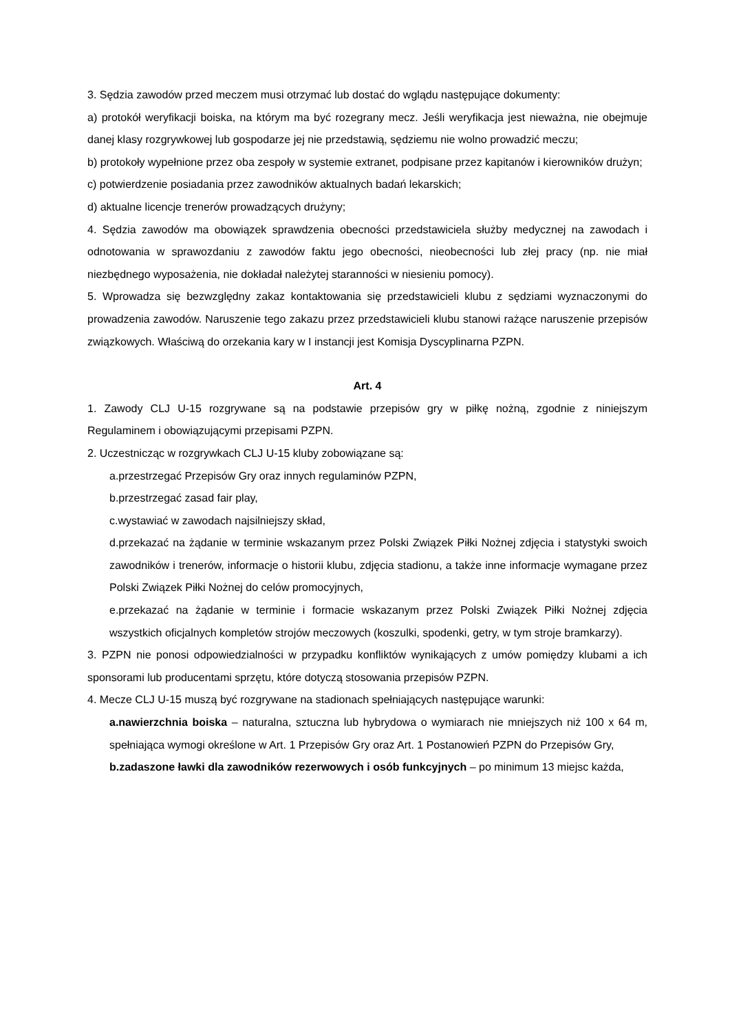3. Sędzia zawodów przed meczem musi otrzymać lub dostać do wglądu następujące dokumenty:
a) protokół weryfikacji boiska, na którym ma być rozegrany mecz. Jeśli weryfikacja jest nieważna, nie obejmuje danej klasy rozgrywkowej lub gospodarze jej nie przedstawią, sędziemu nie wolno prowadzić meczu;
b) protokoły wypełnione przez oba zespoły w systemie extranet, podpisane przez kapitanów i kierowników drużyn;
c) potwierdzenie posiadania przez zawodników aktualnych badań lekarskich;
d) aktualne licencje trenerów prowadzących drużyny;
4. Sędzia zawodów ma obowiązek sprawdzenia obecności przedstawiciela służby medycznej na zawodach i odnotowania w sprawozdaniu z zawodów faktu jego obecności, nieobecności lub złej pracy (np. nie miał niezbędnego wyposażenia, nie dokładał należytej staranności w niesieniu pomocy).
5. Wprowadza się bezwzględny zakaz kontaktowania się przedstawicieli klubu z sędziami wyznaczonymi do prowadzenia zawodów. Naruszenie tego zakazu przez przedstawicieli klubu stanowi rażące naruszenie przepisów związkowych. Właściwą do orzekania kary w I instancji jest Komisja Dyscyplinarna PZPN.
Art. 4
1. Zawody CLJ U-15 rozgrywane są na podstawie przepisów gry w piłkę nożną, zgodnie z niniejszym Regulaminem i obowiązującymi przepisami PZPN.
2. Uczestnicząc w rozgrywkach CLJ U-15 kluby zobowiązane są:
a.przestrzegać Przepisów Gry oraz innych regulaminów PZPN,
b.przestrzegać zasad fair play,
c.wystawiać w zawodach najsilniejszy skład,
d.przekazać na żądanie w terminie wskazanym przez Polski Związek Piłki Nożnej zdjęcia i statystyki swoich zawodników i trenerów, informacje o historii klubu, zdjęcia stadionu, a także inne informacje wymagane przez Polski Związek Piłki Nożnej do celów promocyjnych,
e.przekazać na żądanie w terminie i formacie wskazanym przez Polski Związek Piłki Nożnej zdjęcia wszystkich oficjalnych kompletów strojów meczowych (koszulki, spodenki, getry, w tym stroje bramkarzy).
3. PZPN nie ponosi odpowiedzialności w przypadku konfliktów wynikających z umów pomiędzy klubami a ich sponsorami lub producentami sprzętu, które dotyczą stosowania przepisów PZPN.
4. Mecze CLJ U-15 muszą być rozgrywane na stadionach spełniających następujące warunki:
a.nawierzchnia boiska – naturalna, sztuczna lub hybrydowa o wymiarach nie mniejszych niż 100 x 64 m, spełniająca wymogi określone w Art. 1 Przepisów Gry oraz Art. 1 Postanowień PZPN do Przepisów Gry,
b.zadaszone ławki dla zawodników rezerwowych i osób funkcyjnych – po minimum 13 miejsc każda,